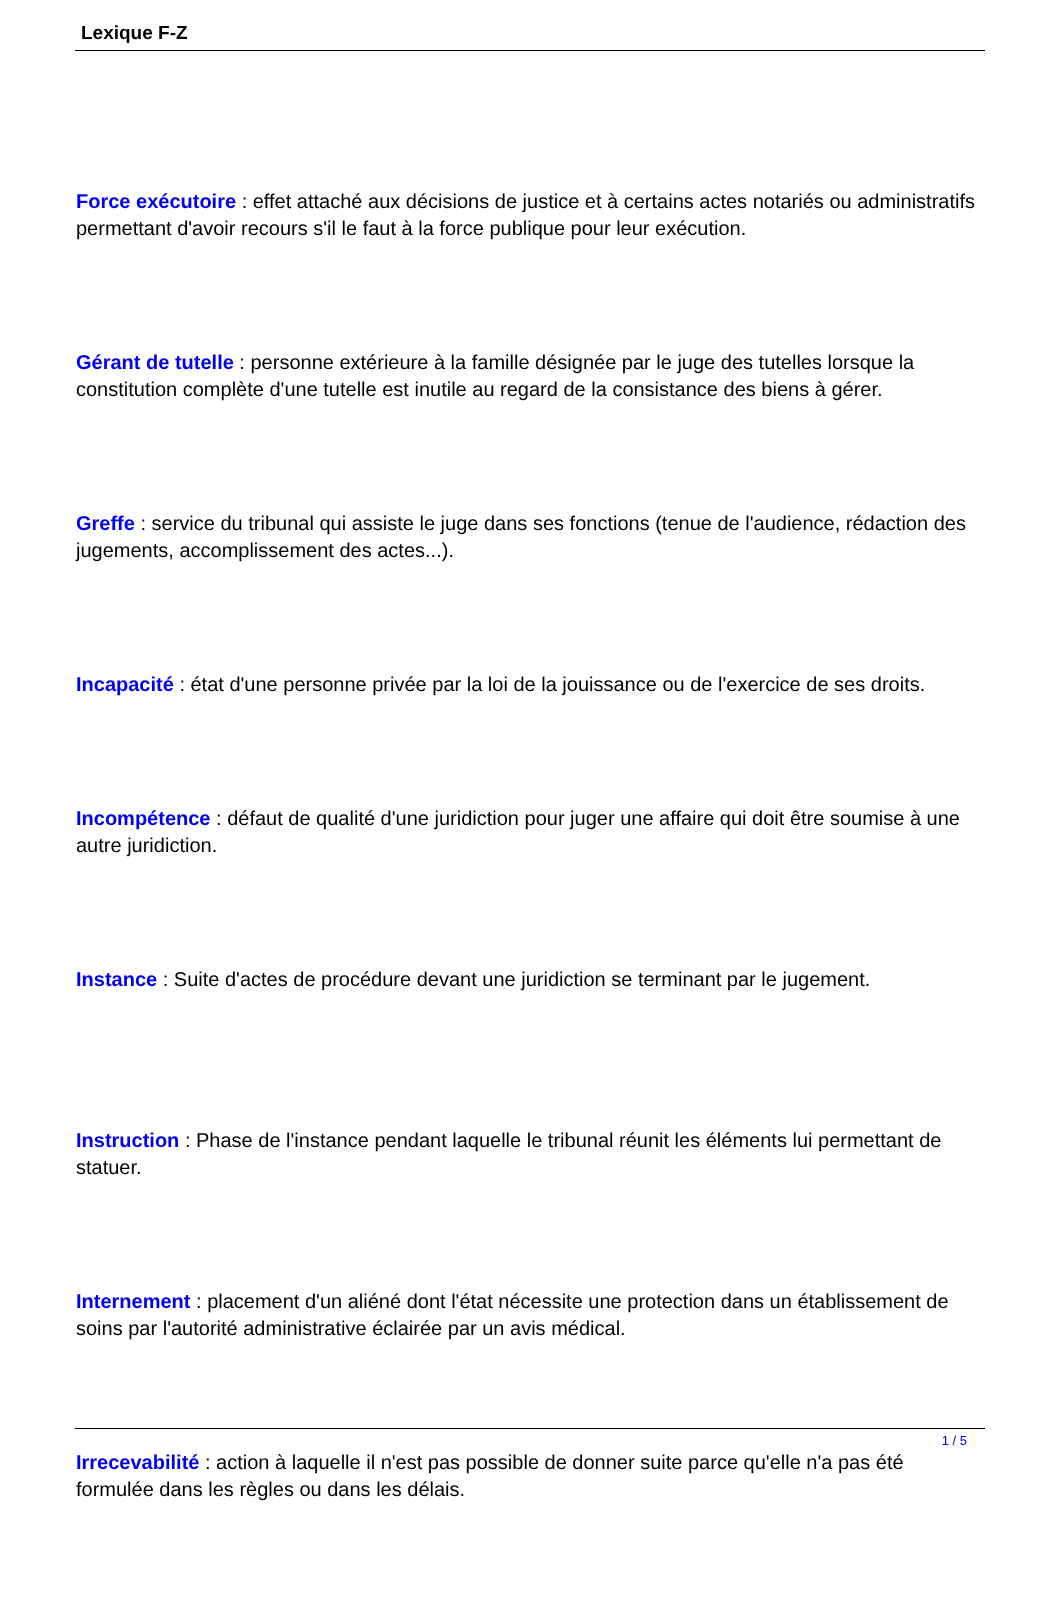Lexique F-Z
Force exécutoire : effet attaché aux décisions de justice et à certains actes notariés ou administratifs permettant d'avoir recours s'il le faut à la force publique pour leur exécution.
Gérant de tutelle : personne extérieure à la famille désignée par le juge des tutelles lorsque la constitution complète d'une tutelle est inutile au regard de la consistance des biens à gérer.
Greffe : service du tribunal qui assiste le juge dans ses fonctions (tenue de l'audience, rédaction des jugements, accomplissement des actes...).
Incapacité : état d'une personne privée par la loi de la jouissance ou de l'exercice de ses droits.
Incompétence : défaut de qualité d'une juridiction pour juger une affaire qui doit être soumise à une autre juridiction.
Instance : Suite d'actes de procédure devant une juridiction se terminant par le jugement.
Instruction : Phase de l'instance pendant laquelle le tribunal réunit les éléments lui permettant de statuer.
Internement : placement d'un aliéné dont l'état nécessite une protection dans un établissement de soins par l'autorité administrative éclairée par un avis médical.
Irrecevabilité : action à laquelle il n'est pas possible de donner suite parce qu'elle n'a pas été formulée dans les règles ou dans les délais.
1 / 5